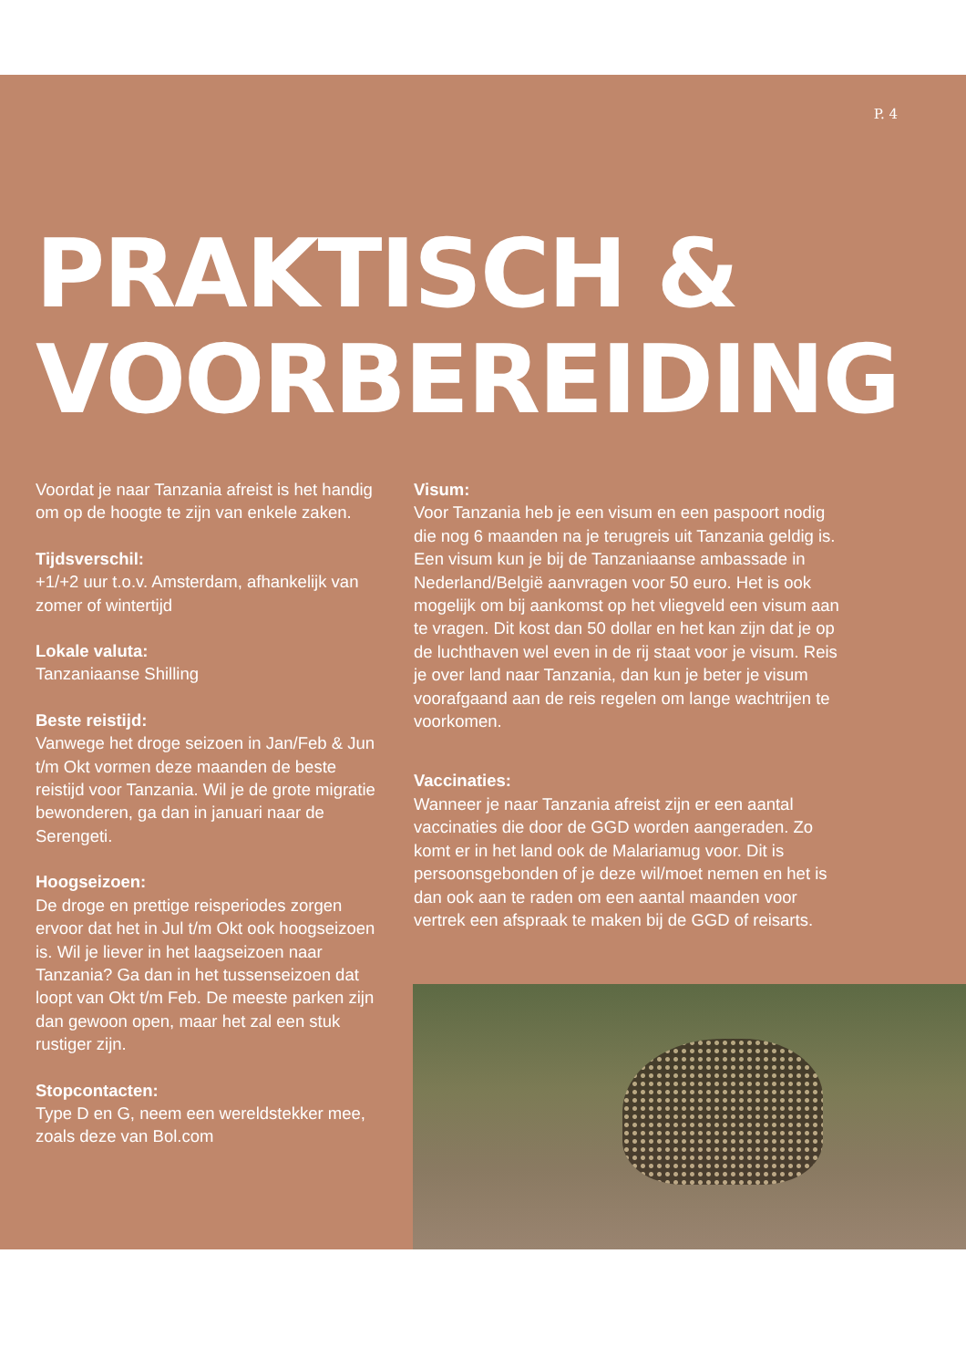P. 4
PRAKTISCH &
VOORBEREIDING
Voordat je naar Tanzania afreist is het handig om op de hoogte te zijn van enkele zaken.
Tijdsverschil:
+1/+2 uur t.o.v. Amsterdam, afhankelijk van zomer of wintertijd
Lokale valuta:
Tanzaniaanse Shilling
Beste reistijd:
Vanwege het droge seizoen in Jan/Feb & Jun t/m Okt vormen deze maanden de beste reistijd voor Tanzania. Wil je de grote migratie bewonderen, ga dan in januari naar de Serengeti.
Hoogseizoen:
De droge en prettige reisperiodes zorgen ervoor dat het in Jul t/m Okt ook hoogseizoen is. Wil je liever in het laagseizoen naar Tanzania? Ga dan in het tussenseizoen dat loopt van Okt t/m Feb. De meeste parken zijn dan gewoon open, maar het zal een stuk rustiger zijn.
Stopcontacten:
Type D en G, neem een wereldstekker mee, zoals deze van Bol.com
Visum:
Voor Tanzania heb je een visum en een paspoort nodig die nog 6 maanden na je terugreis uit Tanzania geldig is. Een visum kun je bij de Tanzaniaanse ambassade in Nederland/België aanvragen voor 50 euro. Het is ook mogelijk om bij aankomst op het vliegveld een visum aan te vragen. Dit kost dan 50 dollar en het kan zijn dat je op de luchthaven wel even in de rij staat voor je visum. Reis je over land naar Tanzania, dan kun je beter je visum voorafgaand aan de reis regelen om lange wachtrijen te voorkomen.
Vaccinaties:
Wanneer je naar Tanzania afreist zijn er een aantal vaccinaties die door de GGD worden aangeraden. Zo komt er in het land ook de Malariamug voor. Dit is persoonsgebonden of je deze wil/moet nemen en het is dan ook aan te raden om een aantal maanden voor vertrek een afspraak te maken bij de GGD of reisarts.